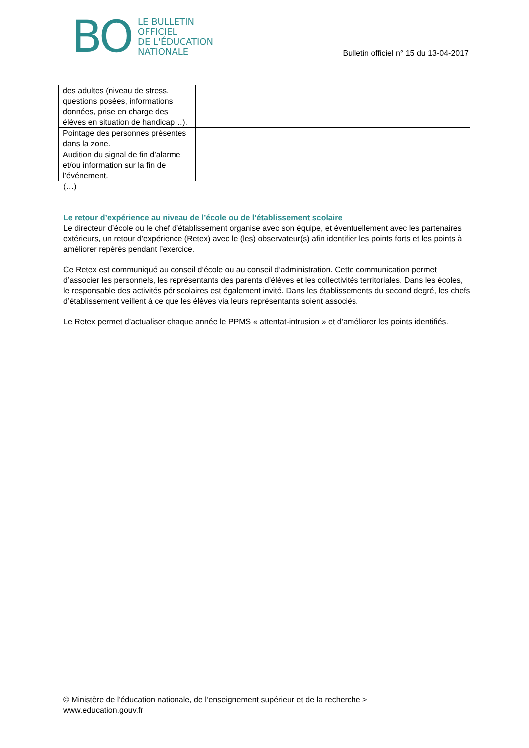BO
LE BULLETIN
OFFICIEL
DE L'ÉDUCATION
NATIONALE
Bulletin officiel n° 15 du 13-04-2017
| des adultes (niveau de stress, questions posées, informations données, prise en charge des élèves en situation de handicap…). | | |
| Pointage des personnes présentes dans la zone. | | |
| Audition du signal de fin d’alarme et/ou information sur la fin de l’événement. | | |
(…)
Le retour d’expérience au niveau de l’école ou de l’établissement scolaire
Le directeur d’école ou le chef d’établissement organise avec son équipe, et éventuellement avec les partenaires extérieurs, un retour d’expérience (Retex) avec le (les) observateur(s) afin identifier les points forts et les points à améliorer repérés pendant l’exercice.
Ce Retex est communiqué au conseil d’école ou au conseil d’administration. Cette communication permet d’associer les personnels, les représentants des parents d’élèves et les collectivités territoriales. Dans les écoles, le responsable des activités périscolaires est également invité. Dans les établissements du second degré, les chefs d’établissement veillent à ce que les élèves via leurs représentants soient associés.
Le Retex permet d’actualiser chaque année le PPMS « attentat-intrusion » et d’améliorer les points identifiés.
© Ministère de l'éducation nationale, de l’enseignement supérieur et de la recherche >
www.education.gouv.fr